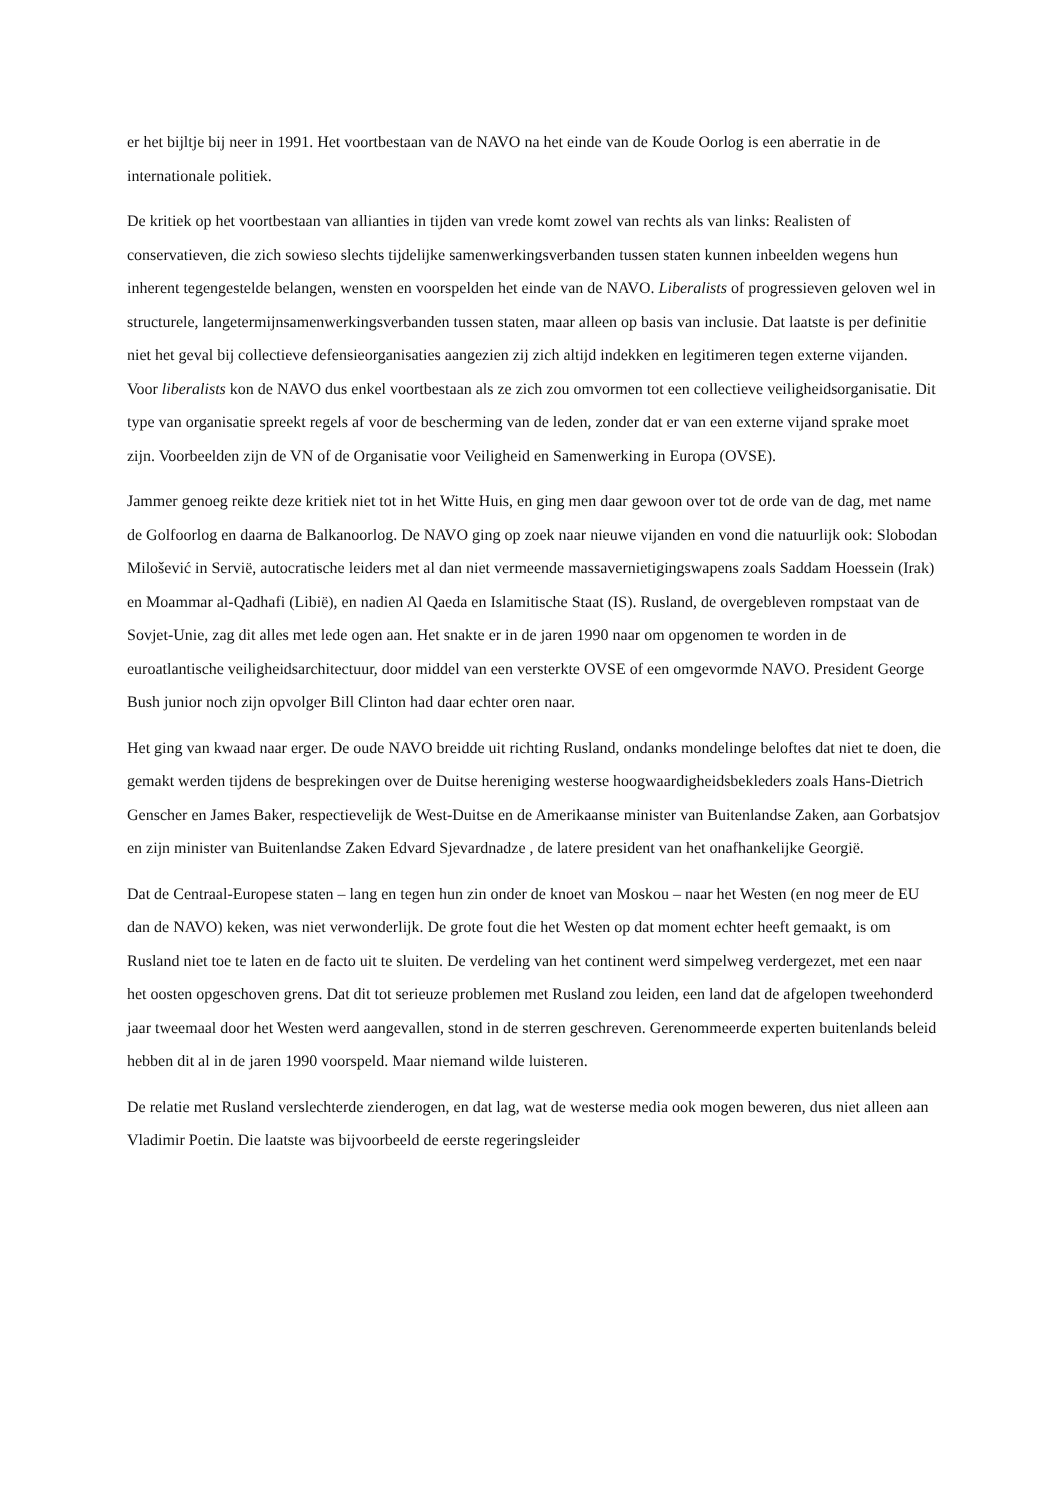er het bijltje bij neer in 1991. Het voortbestaan van de NAVO na het einde van de Koude Oorlog is een aberratie in de internationale politiek.
De kritiek op het voortbestaan van allianties in tijden van vrede komt zowel van rechts als van links: Realisten of conservatieven, die zich sowieso slechts tijdelijke samenwerkingsverbanden tussen staten kunnen inbeelden wegens hun inherent tegengestelde belangen, wensten en voorspelden het einde van de NAVO. Liberalists of progressieven geloven wel in structurele, langetermijnsamenwerkingsverbanden tussen staten, maar alleen op basis van inclusie. Dat laatste is per definitie niet het geval bij collectieve defensieorganisaties aangezien zij zich altijd indekken en legitimeren tegen externe vijanden. Voor liberalists kon de NAVO dus enkel voortbestaan als ze zich zou omvormen tot een collectieve veiligheidsorganisatie. Dit type van organisatie spreekt regels af voor de bescherming van de leden, zonder dat er van een externe vijand sprake moet zijn. Voorbeelden zijn de VN of de Organisatie voor Veiligheid en Samenwerking in Europa (OVSE).
Jammer genoeg reikte deze kritiek niet tot in het Witte Huis, en ging men daar gewoon over tot de orde van de dag, met name de Golfoorlog en daarna de Balkanoorlog. De NAVO ging op zoek naar nieuwe vijanden en vond die natuurlijk ook: Slobodan Milošević in Servië, autocratische leiders met al dan niet vermeende massavernietigingswapens zoals Saddam Hoessein (Irak) en Moammar al-Qadhafi (Libië), en nadien Al Qaeda en Islamitische Staat (IS). Rusland, de overgebleven rompstaat van de Sovjet-Unie, zag dit alles met lede ogen aan. Het snakte er in de jaren 1990 naar om opgenomen te worden in de euroatlantische veiligheidsarchitectuur, door middel van een versterkte OVSE of een omgevormde NAVO. President George Bush junior noch zijn opvolger Bill Clinton had daar echter oren naar.
Het ging van kwaad naar erger. De oude NAVO breidde uit richting Rusland, ondanks mondelinge beloftes dat niet te doen, die gemakt werden tijdens de besprekingen over de Duitse hereniging westerse hoogwaardigheidsbekleders zoals Hans-Dietrich Genscher en James Baker, respectievelijk de West-Duitse en de Amerikaanse minister van Buitenlandse Zaken, aan Gorbatsjov en zijn minister van Buitenlandse Zaken Edvard Sjevardnadze , de latere president van het onafhankelijke Georgië.
Dat de Centraal-Europese staten – lang en tegen hun zin onder de knoet van Moskou – naar het Westen (en nog meer de EU dan de NAVO) keken, was niet verwonderlijk. De grote fout die het Westen op dat moment echter heeft gemaakt, is om Rusland niet toe te laten en de facto uit te sluiten. De verdeling van het continent werd simpelweg verdergezet, met een naar het oosten opgeschoven grens. Dat dit tot serieuze problemen met Rusland zou leiden, een land dat de afgelopen tweehonderd jaar tweemaal door het Westen werd aangevallen, stond in de sterren geschreven. Gerenommeerde experten buitenlands beleid hebben dit al in de jaren 1990 voorspeld. Maar niemand wilde luisteren.
De relatie met Rusland verslechterde zienderogen, en dat lag, wat de westerse media ook mogen beweren, dus niet alleen aan Vladimir Poetin. Die laatste was bijvoorbeeld de eerste regeringsleider